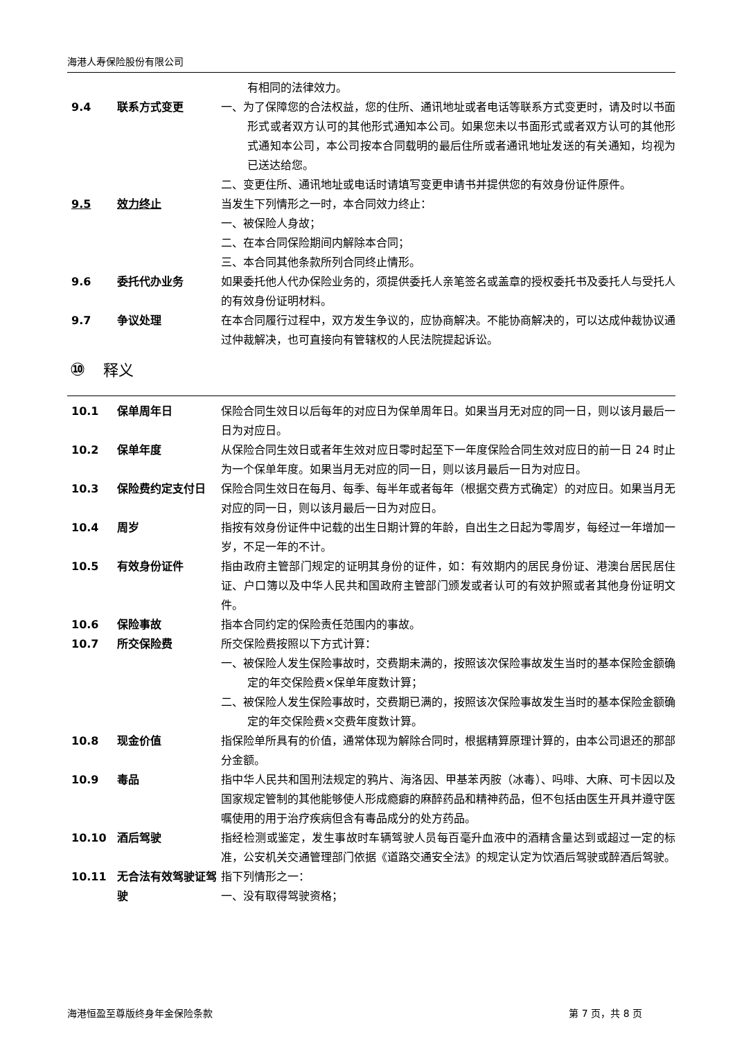海港人寿保险股份有限公司
有相同的法律效力。
9.4 联系方式变更 一、为了保障您的合法权益，您的住所、通讯地址或者电话等联系方式变更时，请及时以书面形式或者双方认可的其他形式通知本公司。如果您未以书面形式或者双方认可的其他形式通知本公司，本公司按本合同载明的最后住所或者通讯地址发送的有关通知，均视为已送达给您。
二、变更住所、通讯地址或电话时请填写变更申请书并提供您的有效身份证件原件。
9.5 效力终止 当发生下列情形之一时，本合同效力终止：
一、被保险人身故；
二、在本合同保险期间内解除本合同；
三、本合同其他条款所列合同终止情形。
9.6 委托代办业务 如果委托他人代办保险业务的，须提供委托人亲笔签名或盖章的授权委托书及委托人与受托人的有效身份证明材料。
9.7 争议处理 在本合同履行过程中，双方发生争议的，应协商解决。不能协商解决的，可以达成仲裁协议通过仲裁解决，也可直接向有管辖权的人民法院提起诉讼。
⑩ 释义
10.1 保单周年日 保险合同生效日以后每年的对应日为保单周年日。如果当月无对应的同一日，则以该月最后一日为对应日。
10.2 保单年度 从保险合同生效日或者年生效对应日零时起至下一年度保险合同生效对应日的前一日 24 时止为一个保单年度。如果当月无对应的同一日，则以该月最后一日为对应日。
10.3 保险费约定支付日 保险合同生效日在每月、每季、每半年或者每年（根据交费方式确定）的对应日。如果当月无对应的同一日，则以该月最后一日为对应日。
10.4 周岁 指按有效身份证件中记载的出生日期计算的年龄，自出生之日起为零周岁，每经过一年增加一岁，不足一年的不计。
10.5 有效身份证件 指由政府主管部门规定的证明其身份的证件，如：有效期内的居民身份证、港澳台居民居住证、户口簿以及中华人民共和国政府主管部门颁发或者认可的有效护照或者其他身份证明文件。
10.6 保险事故 指本合同约定的保险责任范围内的事故。
10.7 所交保险费 所交保险费按照以下方式计算：
一、被保险人发生保险事故时，交费期未满的，按照该次保险事故发生当时的基本保险金额确定的年交保险费×保单年度数计算；
二、被保险人发生保险事故时，交费期已满的，按照该次保险事故发生当时的基本保险金额确定的年交保险费×交费年度数计算。
10.8 现金价值 指保险单所具有的价值，通常体现为解除合同时，根据精算原理计算的，由本公司退还的那部分金额。
10.9 毒品 指中华人民共和国刑法规定的鸦片、海洛因、甲基苯丙胺（冰毒）、吗啡、大麻、可卡因以及国家规定管制的其他能够使人形成瘾癖的麻醉药品和精神药品，但不包括由医生开具并遵守医嘱使用的用于治疗疾病但含有毒品成分的处方药品。
10.10 酒后驾驶 指经检测或鉴定，发生事故时车辆驾驶人员每百毫升血液中的酒精含量达到或超过一定的标准，公安机关交通管理部门依据《道路交通安全法》的规定认定为饮酒后驾驶或醉酒后驾驶。
10.11 无合法有效驾驶证驾驶
指下列情形之一：
一、没有取得驾驶资格；
海港恒盈至尊版终身年金保险条款 第 7 页，共 8 页